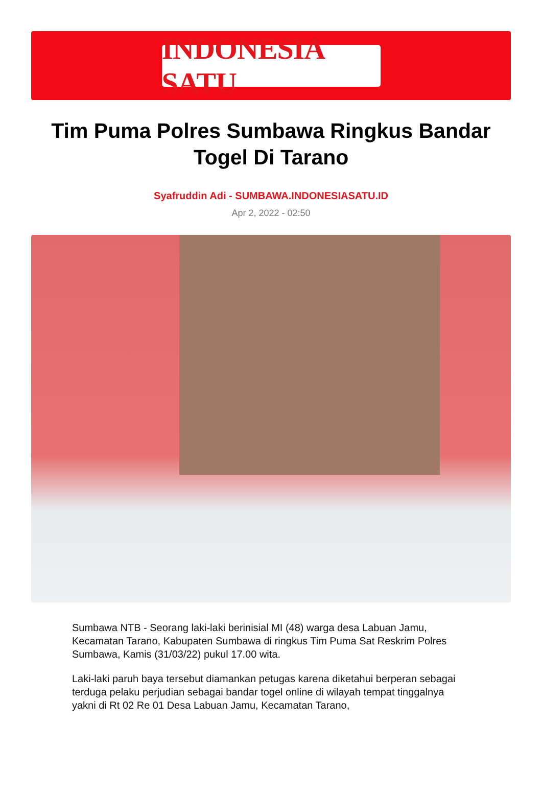INDONESIA SATU
Tim Puma Polres Sumbawa Ringkus Bandar Togel Di Tarano
Syafruddin Adi - SUMBAWA.INDONESIASATU.ID
Apr 2, 2022 - 02:50
Sumbawa NTB - Seorang laki-laki berinisial MI (48) warga desa Labuan Jamu, Kecamatan Tarano, Kabupaten Sumbawa di ringkus Tim Puma Sat Reskrim Polres Sumbawa, Kamis (31/03/22) pukul 17.00 wita.
Laki-laki paruh baya tersebut diamankan petugas karena diketahui berperan sebagai terduga pelaku perjudian sebagai bandar togel online di wilayah tempat tinggalnya yakni di Rt 02 Re 01 Desa Labuan Jamu, Kecamatan Tarano,